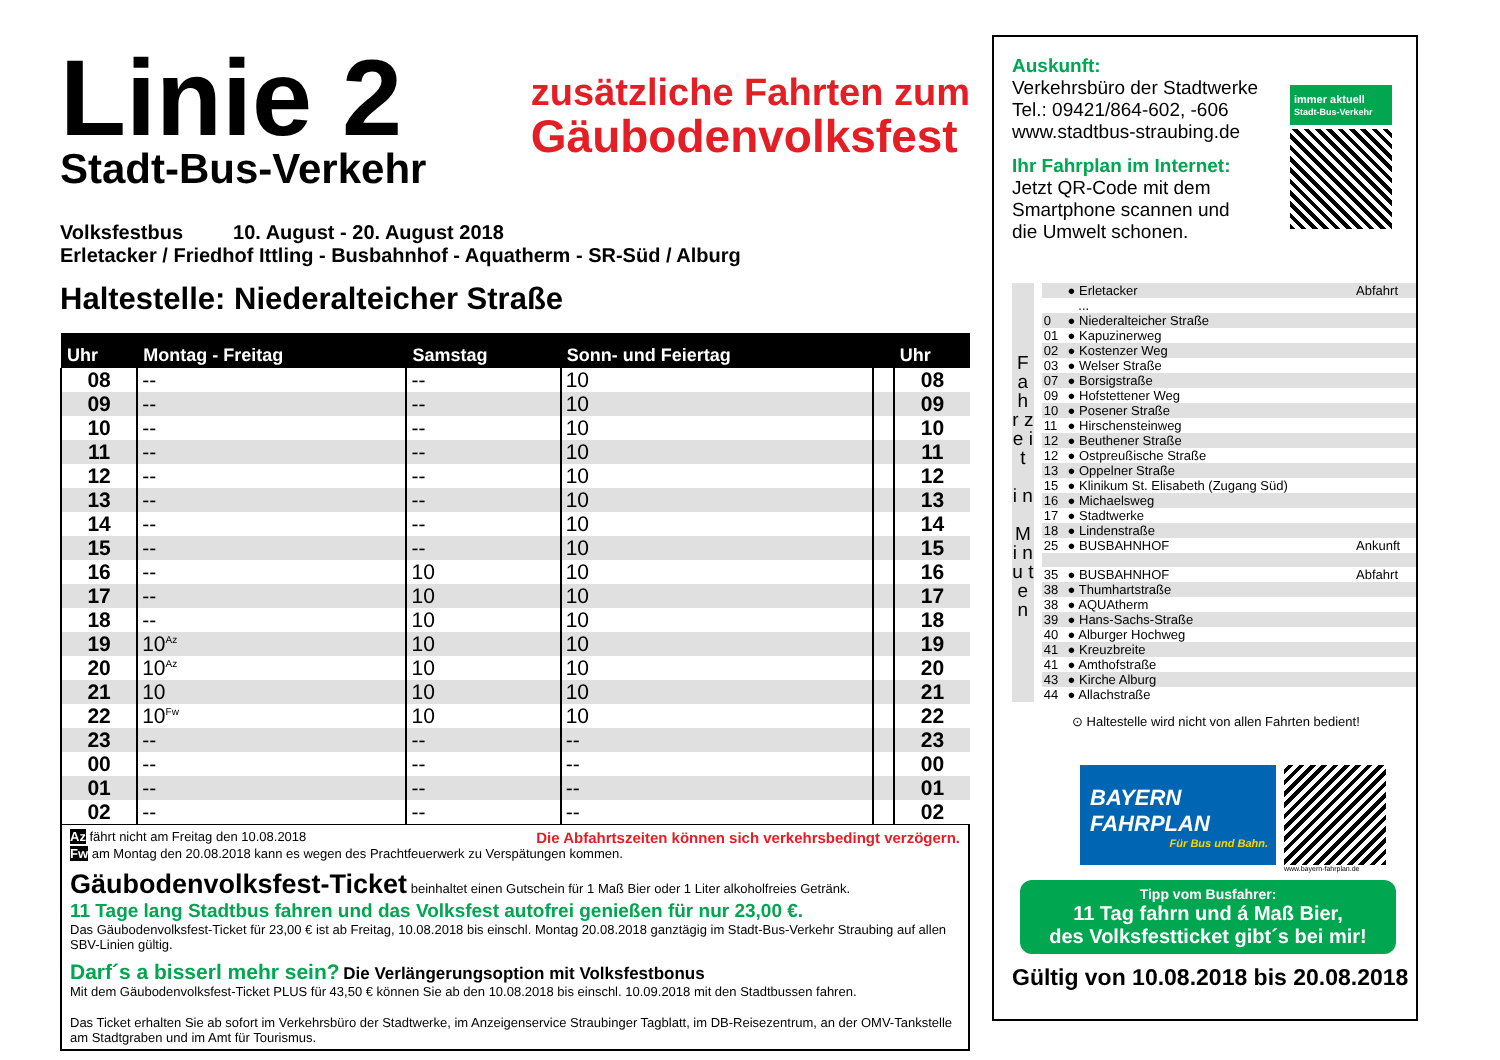Linie 2
Stadt-Bus-Verkehr
zusätzliche Fahrten zum
Gäubodenvolksfest
Volksfestbus 10. August - 20. August 2018
Erletacker / Friedhof Ittling - Busbahnhof - Aquatherm - SR-Süd / Alburg
Haltestelle: Niederalteicher Straße
| Uhr | Montag - Freitag | Samstag | Sonn- und Feiertag | | Uhr |
| --- | --- | --- | --- | --- | --- |
| 08 | -- | -- | 10 | | 08 |
| 09 | -- | -- | 10 | | 09 |
| 10 | -- | -- | 10 | | 10 |
| 11 | -- | -- | 10 | | 11 |
| 12 | -- | -- | 10 | | 12 |
| 13 | -- | -- | 10 | | 13 |
| 14 | -- | -- | 10 | | 14 |
| 15 | -- | -- | 10 | | 15 |
| 16 | -- | 10 | 10 | | 16 |
| 17 | -- | 10 | 10 | | 17 |
| 18 | -- | 10 | 10 | | 18 |
| 19 | 10<sup>Az</sup> | 10 | 10 | | 19 |
| 20 | 10<sup>Az</sup> | 10 | 10 | | 20 |
| 21 | 10 | 10 | 10 | | 21 |
| 22 | 10<sup>Fw</sup> | 10 | 10 | | 22 |
| 23 | -- | -- | -- | | 23 |
| 00 | -- | -- | -- | | 00 |
| 01 | -- | -- | -- | | 01 |
| 02 | -- | -- | -- | | 02 |
Az fährt nicht am Freitag den 10.08.2018 Die Abfahrtszeiten können sich verkehrsbedingt verzögern.
Fw am Montag den 20.08.2018 kann es wegen des Prachtfeuerwerk zu Verspätungen kommen.
Gäubodenvolksfest-Ticket beinhaltet einen Gutschein für 1 Maß Bier oder 1 Liter alkoholfreies Getränk.
11 Tage lang Stadtbus fahren und das Volksfest autofrei genießen für nur 23,00 €.
Das Gäubodenvolksfest-Ticket für 23,00 € ist ab Freitag, 10.08.2018 bis einschl. Montag 20.08.2018 ganztägig im Stadt-Bus-Verkehr Straubing auf allen SBV-Linien gültig.
Darf´s a bisserl mehr sein? Die Verlängerungsoption mit Volksfestbonus
Mit dem Gäubodenvolksfest-Ticket PLUS für 43,50 € können Sie ab den 10.08.2018 bis einschl. 10.09.2018 mit den Stadtbussen fahren.
Das Ticket erhalten Sie ab sofort im Verkehrsbüro der Stadtwerke, im Anzeigenservice Straubinger Tagblatt, im DB-Reisezentrum, an der OMV-Tankstelle am Stadtgraben und im Amt für Tourismus.
Auskunft:
Verkehrsbüro der Stadtwerke
Tel.: 09421/864-602, -606
www.stadtbus-straubing.de
Ihr Fahrplan im Internet:
Jetzt QR-Code mit dem
Smartphone scannen und
die Umwelt schonen.
immer aktuell
Stadt-Bus-Verkehr
F a h r z e i t
i n
M i n u t e n
| | ● Erletacker | Abfahrt |
| | ... | |
| 0 | ● Niederalteicher Straße | |
| 01 | ● Kapuzinerweg | |
| 02 | ● Kostenzer Weg | |
| 03 | ● Welser Straße | |
| 07 | ● Borsigstraße | |
| 09 | ● Hofstettener Weg | |
| 10 | ● Posener Straße | |
| 11 | ● Hirschensteinweg | |
| 12 | ● Beuthener Straße | |
| 12 | ● Ostpreußische Straße | |
| 13 | ● Oppelner Straße | |
| 15 | ● Klinikum St. Elisabeth (Zugang Süd) | |
| 16 | ● Michaelsweg | |
| 17 | ● Stadtwerke | |
| 18 | ● Lindenstraße | |
| 25 | ● BUSBAHNHOF | Ankunft |
| 35 | ● BUSBAHNHOF | Abfahrt |
| 38 | ● Thumhartstraße | |
| 38 | ● AQUAtherm | |
| 39 | ● Hans-Sachs-Straße | |
| 40 | ● Alburger Hochweg | |
| 41 | ● Kreuzbreite | |
| 41 | ● Amthofstraße | |
| 43 | ● Kirche Alburg | |
| 44 | ● Allachstraße | |
⊙ Haltestelle wird nicht von allen Fahrten bedient!
BAYERN
FAHRPLAN
Für Bus und Bahn.
www.bayern-fahrplan.de
Tipp vom Busfahrer:
11 Tag fahrn und á Maß Bier,
des Volksfestticket gibt´s bei mir!
Gültig von 10.08.2018 bis 20.08.2018